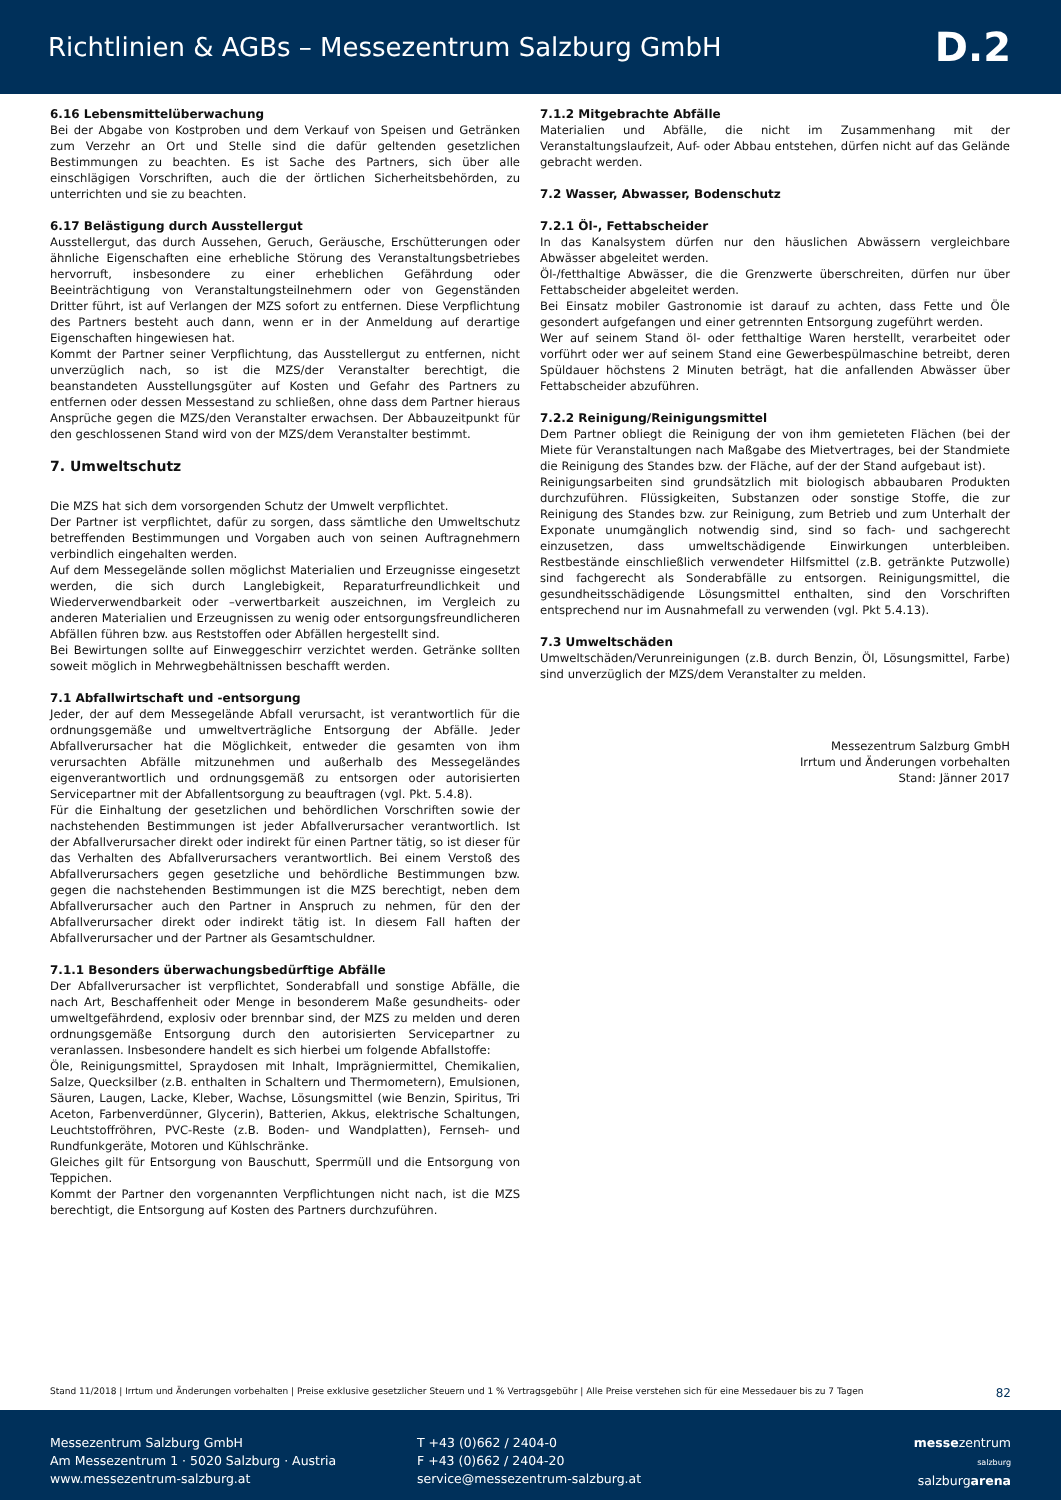Richtlinien & AGBs – Messezentrum Salzburg GmbH
D.2
6.16 Lebensmittelüberwachung
Bei der Abgabe von Kostproben und dem Verkauf von Speisen und Getränken zum Verzehr an Ort und Stelle sind die dafür geltenden gesetzlichen Bestimmungen zu beachten. Es ist Sache des Partners, sich über alle einschlägigen Vorschriften, auch die der örtlichen Sicherheitsbehörden, zu unterrichten und sie zu beachten.
6.17 Belästigung durch Ausstellergut
Ausstellergut, das durch Aussehen, Geruch, Geräusche, Erschütterungen oder ähnliche Eigenschaften eine erhebliche Störung des Veranstaltungsbetriebes hervorruft, insbesondere zu einer erheblichen Gefährdung oder Beeinträchtigung von Veranstaltungsteilnehmern oder von Gegenständen Dritter führt, ist auf Verlangen der MZS sofort zu entfernen. Diese Verpflichtung des Partners besteht auch dann, wenn er in der Anmeldung auf derartige Eigenschaften hingewiesen hat.
Kommt der Partner seiner Verpflichtung, das Ausstellergut zu entfernen, nicht unverzüglich nach, so ist die MZS/der Veranstalter berechtigt, die beanstandeten Ausstellungsgüter auf Kosten und Gefahr des Partners zu entfernen oder dessen Messestand zu schließen, ohne dass dem Partner hieraus Ansprüche gegen die MZS/den Veranstalter erwachsen. Der Abbauzeitpunkt für den geschlossenen Stand wird von der MZS/dem Veranstalter bestimmt.
7. Umweltschutz
Die MZS hat sich dem vorsorgenden Schutz der Umwelt verpflichtet.
Der Partner ist verpflichtet, dafür zu sorgen, dass sämtliche den Umweltschutz betreffenden Bestimmungen und Vorgaben auch von seinen Auftragnehmern verbindlich eingehalten werden.
Auf dem Messegelände sollen möglichst Materialien und Erzeugnisse eingesetzt werden, die sich durch Langlebigkeit, Reparaturfreundlichkeit und Wiederverwendbarkeit oder –verwertbarkeit auszeichnen, im Vergleich zu anderen Materialien und Erzeugnissen zu wenig oder entsorgungsfreundlicheren Abfällen führen bzw. aus Reststoffen oder Abfällen hergestellt sind.
Bei Bewirtungen sollte auf Einweggeschirr verzichtet werden. Getränke sollten soweit möglich in Mehrwegbehältnissen beschafft werden.
7.1 Abfallwirtschaft und -entsorgung
Jeder, der auf dem Messegelände Abfall verursacht, ist verantwortlich für die ordnungsgemäße und umweltverträgliche Entsorgung der Abfälle. Jeder Abfallverursacher hat die Möglichkeit, entweder die gesamten von ihm verursachten Abfälle mitzunehmen und außerhalb des Messegeländes eigenverantwortlich und ordnungsgemäß zu entsorgen oder autorisierten Servicepartner mit der Abfallentsorgung zu beauftragen (vgl. Pkt. 5.4.8).
Für die Einhaltung der gesetzlichen und behördlichen Vorschriften sowie der nachstehenden Bestimmungen ist jeder Abfallverursacher verantwortlich. Ist der Abfallverursacher direkt oder indirekt für einen Partner tätig, so ist dieser für das Verhalten des Abfallverursachers verantwortlich. Bei einem Verstoß des Abfallverursachers gegen gesetzliche und behördliche Bestimmungen bzw. gegen die nachstehenden Bestimmungen ist die MZS berechtigt, neben dem Abfallverursacher auch den Partner in Anspruch zu nehmen, für den der Abfallverursacher direkt oder indirekt tätig ist. In diesem Fall haften der Abfallverursacher und der Partner als Gesamtschuldner.
7.1.1 Besonders überwachungsbedürftige Abfälle
Der Abfallverursacher ist verpflichtet, Sonderabfall und sonstige Abfälle, die nach Art, Beschaffenheit oder Menge in besonderem Maße gesundheits- oder umweltgefährdend, explosiv oder brennbar sind, der MZS zu melden und deren ordnungsgemäße Entsorgung durch den autorisierten Servicepartner zu veranlassen. Insbesondere handelt es sich hierbei um folgende Abfallstoffe:
Öle, Reinigungsmittel, Spraydosen mit Inhalt, Imprägniermittel, Chemikalien, Salze, Quecksilber (z.B. enthalten in Schaltern und Thermometern), Emulsionen, Säuren, Laugen, Lacke, Kleber, Wachse, Lösungsmittel (wie Benzin, Spiritus, Tri Aceton, Farbenverdünner, Glycerin), Batterien, Akkus, elektrische Schaltungen, Leuchtstoffröhren, PVC-Reste (z.B. Boden- und Wandplatten), Fernseh- und Rundfunkgeräte, Motoren und Kühlschränke.
Gleiches gilt für Entsorgung von Bauschutt, Sperrmüll und die Entsorgung von Teppichen.
Kommt der Partner den vorgenannten Verpflichtungen nicht nach, ist die MZS berechtigt, die Entsorgung auf Kosten des Partners durchzuführen.
7.1.2 Mitgebrachte Abfälle
Materialien und Abfälle, die nicht im Zusammenhang mit der Veranstaltungslaufzeit, Auf- oder Abbau entstehen, dürfen nicht auf das Gelände gebracht werden.
7.2 Wasser, Abwasser, Bodenschutz
7.2.1 Öl-, Fettabscheider
In das Kanalsystem dürfen nur den häuslichen Abwässern vergleichbare Abwässer abgeleitet werden.
Öl-/fetthaltige Abwässer, die die Grenzwerte überschreiten, dürfen nur über Fettabscheider abgeleitet werden.
Bei Einsatz mobiler Gastronomie ist darauf zu achten, dass Fette und Öle gesondert aufgefangen und einer getrennten Entsorgung zugeführt werden.
Wer auf seinem Stand öl- oder fetthaltige Waren herstellt, verarbeitet oder vorführt oder wer auf seinem Stand eine Gewerbespülmaschine betreibt, deren Spüldauer höchstens 2 Minuten beträgt, hat die anfallenden Abwässer über Fettabscheider abzuführen.
7.2.2 Reinigung/Reinigungsmittel
Dem Partner obliegt die Reinigung der von ihm gemieteten Flächen (bei der Miete für Veranstaltungen nach Maßgabe des Mietvertrages, bei der Standmiete die Reinigung des Standes bzw. der Fläche, auf der der Stand aufgebaut ist).
Reinigungsarbeiten sind grundsätzlich mit biologisch abbaubaren Produkten durchzuführen. Flüssigkeiten, Substanzen oder sonstige Stoffe, die zur Reinigung des Standes bzw. zur Reinigung, zum Betrieb und zum Unterhalt der Exponate unumgänglich notwendig sind, sind so fach- und sachgerecht einzusetzen, dass umweltschädigende Einwirkungen unterbleiben. Restbestände einschließlich verwendeter Hilfsmittel (z.B. getränkte Putzwolle) sind fachgerecht als Sonderabfälle zu entsorgen. Reinigungsmittel, die gesundheitsschädigende Lösungsmittel enthalten, sind den Vorschriften entsprechend nur im Ausnahmefall zu verwenden (vgl. Pkt 5.4.13).
7.3 Umweltschäden
Umweltschäden/Verunreinigungen (z.B. durch Benzin, Öl, Lösungsmittel, Farbe) sind unverzüglich der MZS/dem Veranstalter zu melden.
Messezentrum Salzburg GmbH
Irrtum und Änderungen vorbehalten
Stand: Jänner 2017
Stand 11/2018 | Irrtum und Änderungen vorbehalten | Preise exklusive gesetzlicher Steuern und 1 % Vertragsgebühr | Alle Preise verstehen sich für eine Messedauer bis zu 7 Tagen 82
Messezentrum Salzburg GmbH
Am Messezentrum 1 · 5020 Salzburg · Austria
www.messezentrum-salzburg.at
T +43 (0)662 / 2404-0
F +43 (0)662 / 2404-20
service@messezentrum-salzburg.at
messezentrum
salzburg
salzburgarena